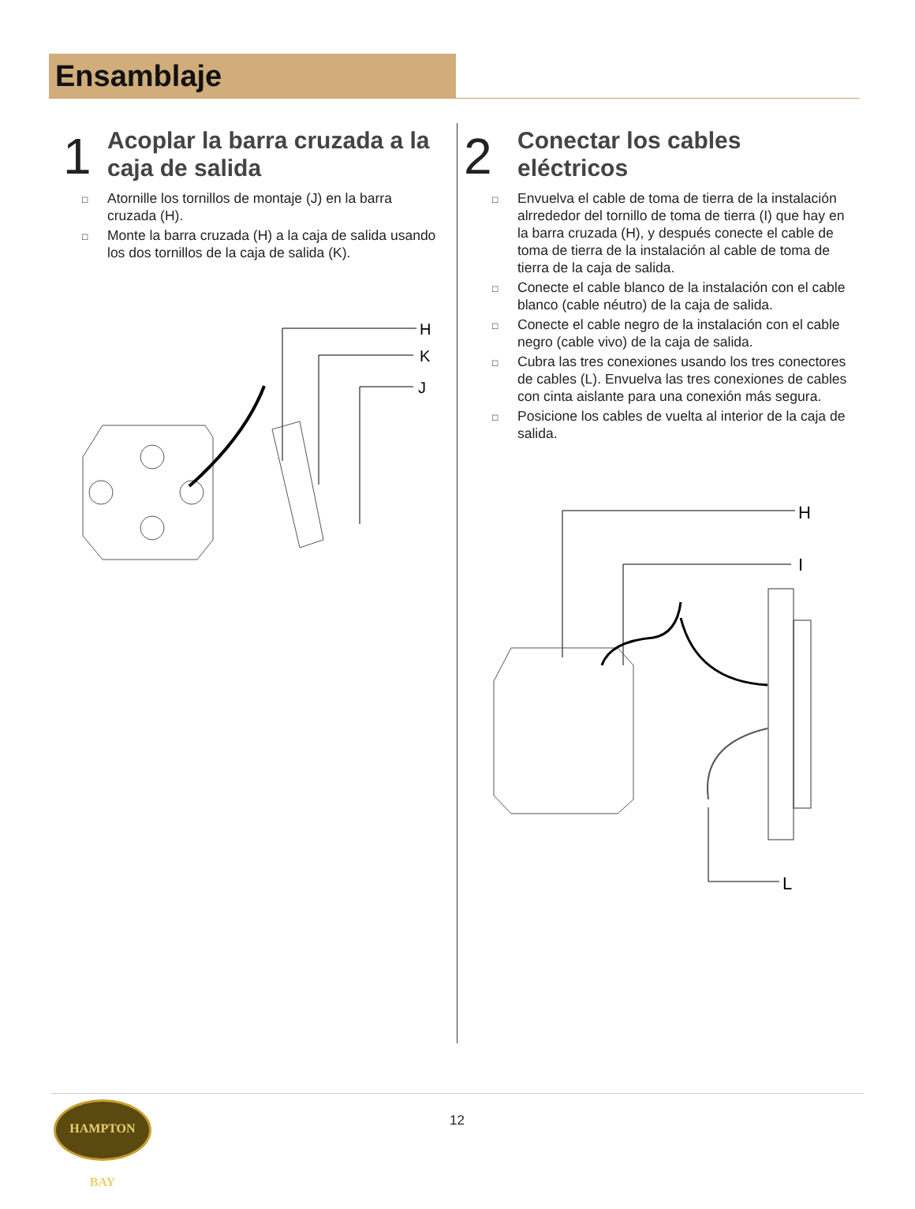Ensamblaje
1
Acoplar la barra cruzada a la caja de salida
□ Atornille los tornillos de montaje (J) en la barra cruzada (H).
□ Monte la barra cruzada (H) a la caja de salida usando los dos tornillos de la caja de salida (K).
H
K
J
2
Conectar los cables
eléctricos
□ Envuelva el cable de toma de tierra de la instalación alrrededor del tornillo de toma de tierra (I) que hay en la barra cruzada (H), y después conecte el cable de toma de tierra de la instalación al cable de toma de tierra de la caja de salida.
□ Conecte el cable blanco de la instalación con el cable blanco (cable néutro) de la caja de salida.
□ Conecte el cable negro de la instalación con el cable negro (cable vivo) de la caja de salida.
□ Cubra las tres conexiones usando los tres conectores de cables (L). Envuelva las tres conexiones de cables con cinta aislante para una conexión más segura.
□ Posicione los cables de vuelta al interior de la caja de salida.
H
I
L
HAMPTON BAY
12